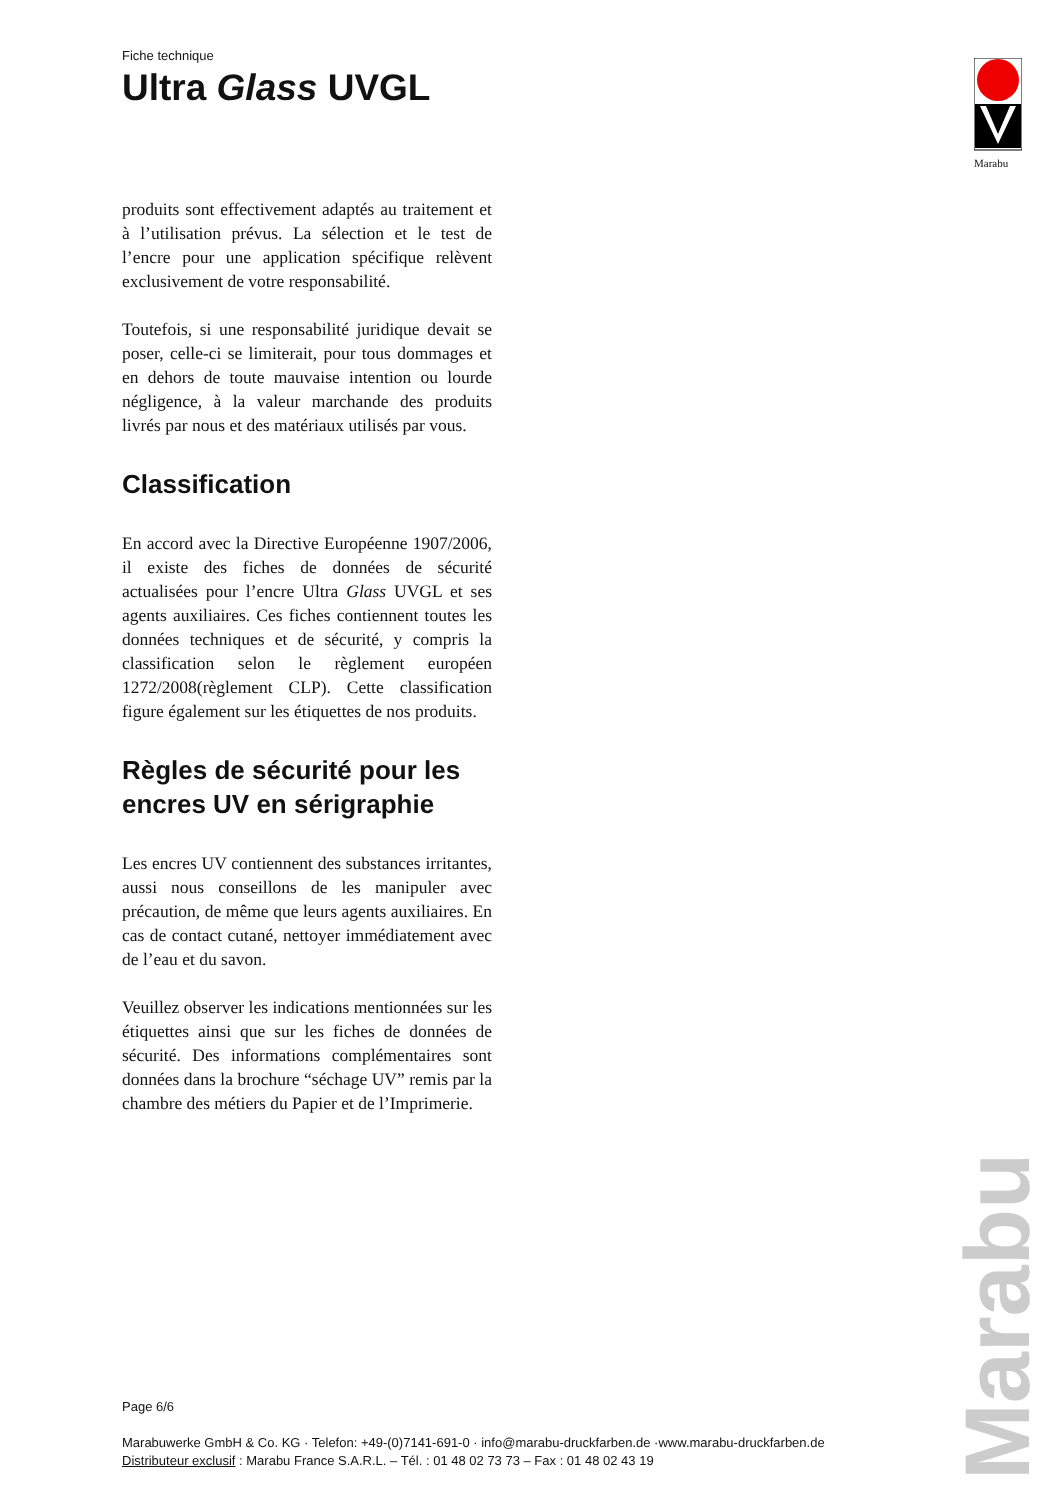Fiche technique
Ultra Glass UVGL
produits sont effectivement adaptés au traitement et à l’utilisation prévus. La sélection et le test de l’encre pour une application spécifique relèvent exclusivement de votre responsabilité.
Toutefois, si une responsabilité juridique devait se poser, celle-ci se limiterait, pour tous dommages et en dehors de toute mauvaise intention ou lourde négligence, à la valeur marchande des produits livrés par nous et des matériaux utilisés par vous.
Classification
En accord avec la Directive Européenne 1907/2006, il existe des fiches de données de sécurité actualisées pour l’encre Ultra Glass UVGL et ses agents auxiliaires. Ces fiches contiennent toutes les données techniques et de sécurité, y compris la classification selon le règlement européen 1272/2008(règlement CLP). Cette classification figure également sur les étiquettes de nos produits.
Règles de sécurité pour les encres UV en sérigraphie
Les encres UV contiennent des substances irritantes, aussi nous conseillons de les manipuler avec précaution, de même que leurs agents auxiliaires. En cas de contact cutané, nettoyer immédiatement avec de l’eau et du savon.
Veuillez observer les indications mentionnées sur les étiquettes ainsi que sur les fiches de données de sécurité. Des informations complémentaires sont données dans la brochure “séchage UV” remis par la chambre des métiers du Papier et de l’Imprimerie.
Marabu
Page 6/6
Marabuwerke GmbH & Co. KG · Telefon: +49-(0)7141-691-0 · info@marabu-druckfarben.de ·www.marabu-druckfarben.de
Distributeur exclusif : Marabu France S.A.R.L. – Tél. : 01 48 02 73 73 – Fax : 01 48 02 43 19
Marabu